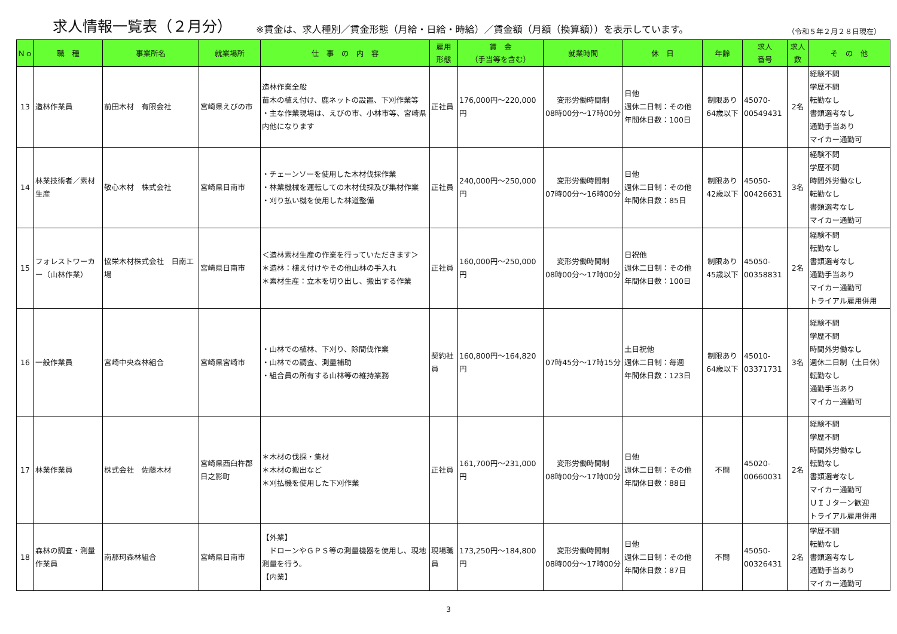求人情報一覧表（２月分）
※賃金は、求人種別／賃金形態（月給・日給・時給）／賃金額（月額（換算額））を表示しています。
（令和５年２月２８日現在）
| Ｎｏ | 職 種 | 事業所名 | 就業場所 | 仕 事 の 内 容 | 雇用 形態 | 賃 金 （手当等を含む） | 就業時間 | 休 日 | 年齢 | 求人 番号 | 求人 数 | そ の 他 |
| --- | --- | --- | --- | --- | --- | --- | --- | --- | --- | --- | --- | --- |
| 13 | 造林作業員 | 前田木材 有限会社 | 宮崎県えびの市 | 造林作業全般 苗木の植え付け、鹿ネットの設置、下刈作業等 ・主な作業現場は、えびの市、小林市等、宮崎県内他になります | 正社員 | 176,000円～220,000円 | 変形労働時間制 08時00分～17時00分 | 日他 週休二日制：その他 年間休日数：100日 | 制限あり 64歳以下 | 45070- 00549431 | 2名 | 経験不問 学歴不問 転勤なし 書類選考なし 通勤手当あり マイカー通勤可 |
| 14 | 林業技術者／素材生産 | 敬心木材 株式会社 | 宮崎県日南市 | ・チェーンソーを使用した木材伐採作業 ・林業機械を運転しての木材伐採及び集材作業 ・刈り払い機を使用した林道整備 | 正社員 | 240,000円～250,000円 | 変形労働時間制 07時00分～16時00分 | 日他 週休二日制：その他 年間休日数：85日 | 制限あり 42歳以下 | 45050- 00426631 | 3名 | 経験不問 学歴不問 時間外労働なし 転勤なし 書類選考なし マイカー通勤可 |
| 15 | フォレストワーカー（山林作業） | 協栄木材株式会社 日南工場 | 宮崎県日南市 | ＜造林素材生産の作業を行っていただきます＞ ＊造林：植え付けやその他山林の手入れ ＊素材生産：立木を切り出し、搬出する作業 | 正社員 | 160,000円～250,000円 | 変形労働時間制 08時00分～17時00分 | 日祝他 週休二日制：その他 年間休日数：100日 | 制限あり 45歳以下 | 45050- 00358831 | 2名 | 経験不問 転勤なし 書類選考なし 通勤手当あり マイカー通勤可 トライアル雇用併用 |
| 16 | 一般作業員 | 宮崎中央森林組合 | 宮崎県宮崎市 | ・山林での植林、下刈り、除間伐作業 ・山林での調査、測量補助 ・組合員の所有する山林等の維持業務 | 契約社員 | 160,800円～164,820円 | 07時45分～17時15分 | 土日祝他 週休二日制：毎週 年間休日数：123日 | 制限あり 64歳以下 | 45010- 03371731 | 3名 | 経験不問 学歴不問 時間外労働なし 週休二日制（土日休） 転勤なし 通勤手当あり マイカー通勤可 |
| 17 | 林業作業員 | 株式会社 佐藤木材 | 宮崎県西臼杵郡日之影町 | ＊木材の伐採・集材 ＊木材の搬出など ＊刈払機を使用した下刈作業 | 正社員 | 161,700円～231,000円 | 変形労働時間制 08時00分～17時00分 | 日他 週休二日制：その他 年間休日数：88日 | 不問 | 45020- 00660031 | 2名 | 経験不問 学歴不問 時間外労働なし 転勤なし 書類選考なし マイカー通勤可 ＵＩＪターン歓迎 トライアル雇用併用 |
| 18 | 森林の調査・測量作業員 | 南那珂森林組合 | 宮崎県日南市 | 【外業】 ドローンやＧＰＳ等の測量機器を使用し、現地測量を行う。 【内業】 | 現場職員 | 173,250円～184,800円 | 変形労働時間制 08時00分～17時00分 | 日他 週休二日制：その他 年間休日数：87日 | 不問 | 45050- 00326431 | 2名 | 学歴不問 転勤なし 書類選考なし 通勤手当あり マイカー通勤可 |
3